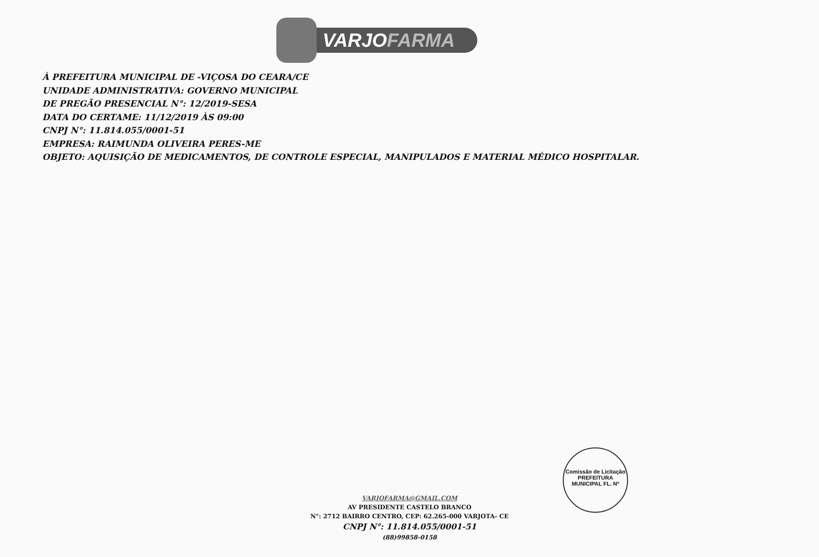VARJOFARMA
À PREFEITURA MUNICIPAL DE -VIÇOSA DO CEARA/CE
UNIDADE ADMINISTRATIVA: GOVERNO MUNICIPAL
DE PREGÃO PRESENCIAL N°: 12/2019-SESA
DATA DO CERTAME: 11/12/2019 ÀS 09:00
CNPJ N°: 11.814.055/0001-51
EMPRESA: RAIMUNDA OLIVEIRA PERES-ME
OBJETO: AQUISIÇÃO DE MEDICAMENTOS, DE CONTROLE ESPECIAL, MANIPULADOS E MATERIAL MÉDICO HOSPITALAR.
VARJOFARMA@GMAIL.COM
AV PRESIDENTE CASTELO BRANCO
N°: 2712 BAIRRO CENTRO, CEP: 62.265-000 VARJOTA- CE
CNPJ N°: 11.814.055/0001-51
(88)99858-0158
Comissão de Licitação PREFEITURA MUNICIPAL FL. Nº